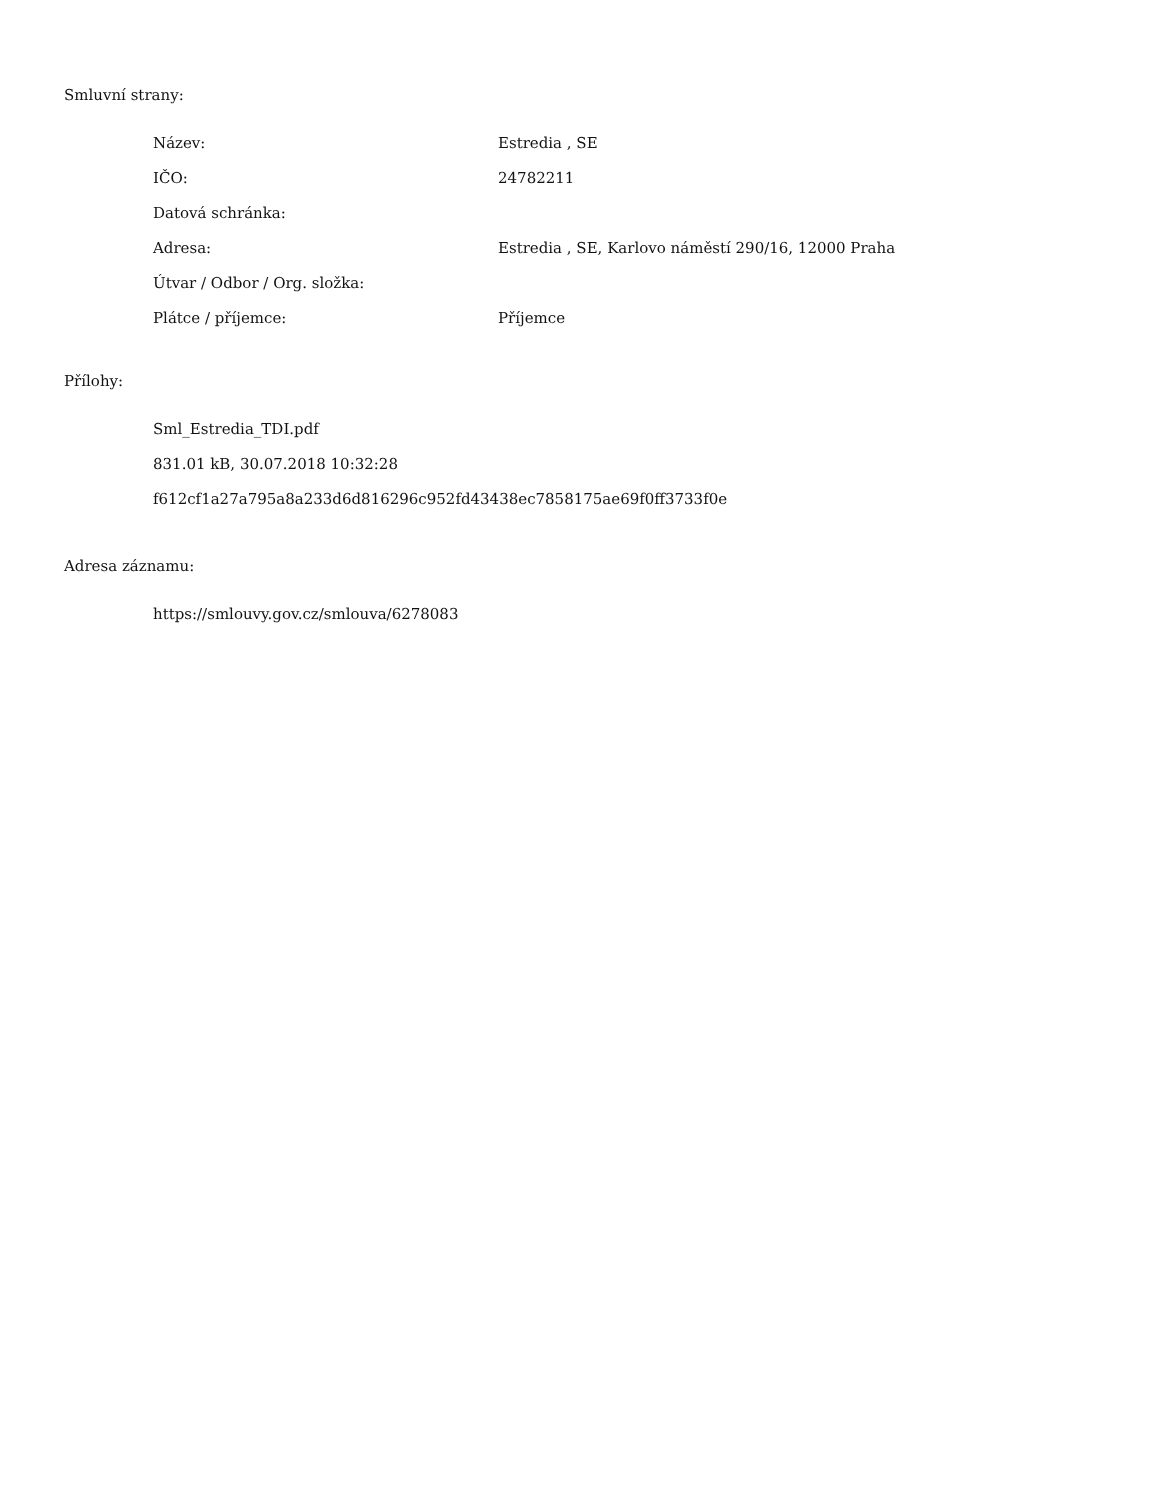Smluvní strany:
| Název: | Estredia , SE |
| IČO: | 24782211 |
| Datová schránka: | |
| Adresa: | Estredia , SE, Karlovo náměstí 290/16, 12000 Praha |
| Útvar / Odbor / Org. složka: | |
| Plátce / příjemce: | Příjemce |
Přílohy:
Sml_Estredia_TDI.pdf
831.01 kB, 30.07.2018 10:32:28
f612cf1a27a795a8a233d6d816296c952fd43438ec7858175ae69f0ff3733f0e
Adresa záznamu:
https://smlouvy.gov.cz/smlouva/6278083